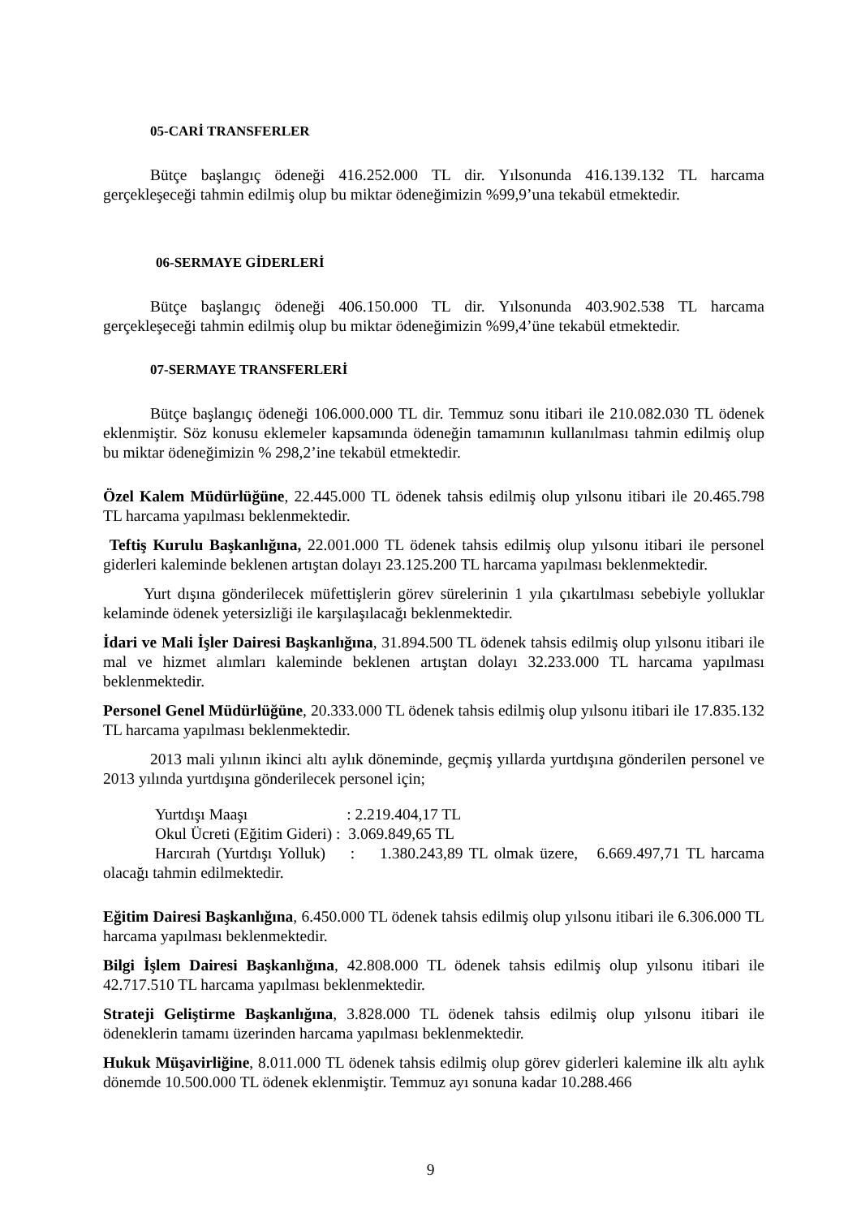05-CARİ TRANSFERLER
Bütçe başlangıç ödeneği 416.252.000 TL dir. Yılsonunda 416.139.132 TL harcama gerçekleşeceği tahmin edilmiş olup bu miktar ödeneğimizin %99,9’una tekabül etmektedir.
06-SERMAYE GİDERLERİ
Bütçe başlangıç ödeneği 406.150.000 TL dir. Yılsonunda 403.902.538 TL harcama gerçekleşeceği tahmin edilmiş olup bu miktar ödeneğimizin %99,4’üne tekabül etmektedir.
07-SERMAYE TRANSFERLERİ
Bütçe başlangıç ödeneği 106.000.000 TL dir. Temmuz sonu itibari ile 210.082.030 TL ödenek eklenmiştir. Söz konusu eklemeler kapsamında ödeneğin tamamının kullanılması tahmin edilmiş olup bu miktar ödeneğimizin % 298,2’ine tekabül etmektedir.
Özel Kalem Müdürlüğüne, 22.445.000 TL ödenek tahsis edilmiş olup yılsonu itibari ile 20.465.798 TL harcama yapılması beklenmektedir.
Teftiş Kurulu Başkanlığına, 22.001.000 TL ödenek tahsis edilmiş olup yılsonu itibari ile personel giderleri kaleminde beklenen artıştan dolayı 23.125.200 TL harcama yapılması beklenmektedir.
Yurt dışına gönderilecek müfettişlerin görev sürelerinin 1 yıla çıkartılması sebebiyle yolluklar kelaminde ödenek yetersizliği ile karşılaşılacağı beklenmektedir.
İdari ve Mali İşler Dairesi Başkanlığına, 31.894.500 TL ödenek tahsis edilmiş olup yılsonu itibari ile mal ve hizmet alımları kaleminde beklenen artıştan dolayı 32.233.000 TL harcama yapılması beklenmektedir.
Personel Genel Müdürlüğüne, 20.333.000 TL ödenek tahsis edilmiş olup yılsonu itibari ile 17.835.132 TL harcama yapılması beklenmektedir.
2013 mali yılının ikinci altı aylık döneminde, geçmiş yıllarda yurtdışına gönderilen personel ve 2013 yılında yurtdışına gönderilecek personel için;
Yurtdışı Maaşı : 2.219.404,17 TL
Okul Ücreti (Eğitim Gideri) : 3.069.849,65 TL
Harcırah (Yurtdışı Yolluk) : 1.380.243,89 TL olmak üzere, 6.669.497,71 TL harcama olacağı tahmin edilmektedir.
Eğitim Dairesi Başkanlığına, 6.450.000 TL ödenek tahsis edilmiş olup yılsonu itibari ile 6.306.000 TL harcama yapılması beklenmektedir.
Bilgi İşlem Dairesi Başkanlığına, 42.808.000 TL ödenek tahsis edilmiş olup yılsonu itibari ile 42.717.510 TL harcama yapılması beklenmektedir.
Strateji Geliştirme Başkanlığına, 3.828.000 TL ödenek tahsis edilmiş olup yılsonu itibari ile ödeneklerin tamamı üzerinden harcama yapılması beklenmektedir.
Hukuk Müşavirliğine, 8.011.000 TL ödenek tahsis edilmiş olup görev giderleri kalemine ilk altı aylık dönemde 10.500.000 TL ödenek eklenmiştir. Temmuz ayı sonuna kadar 10.288.466
9